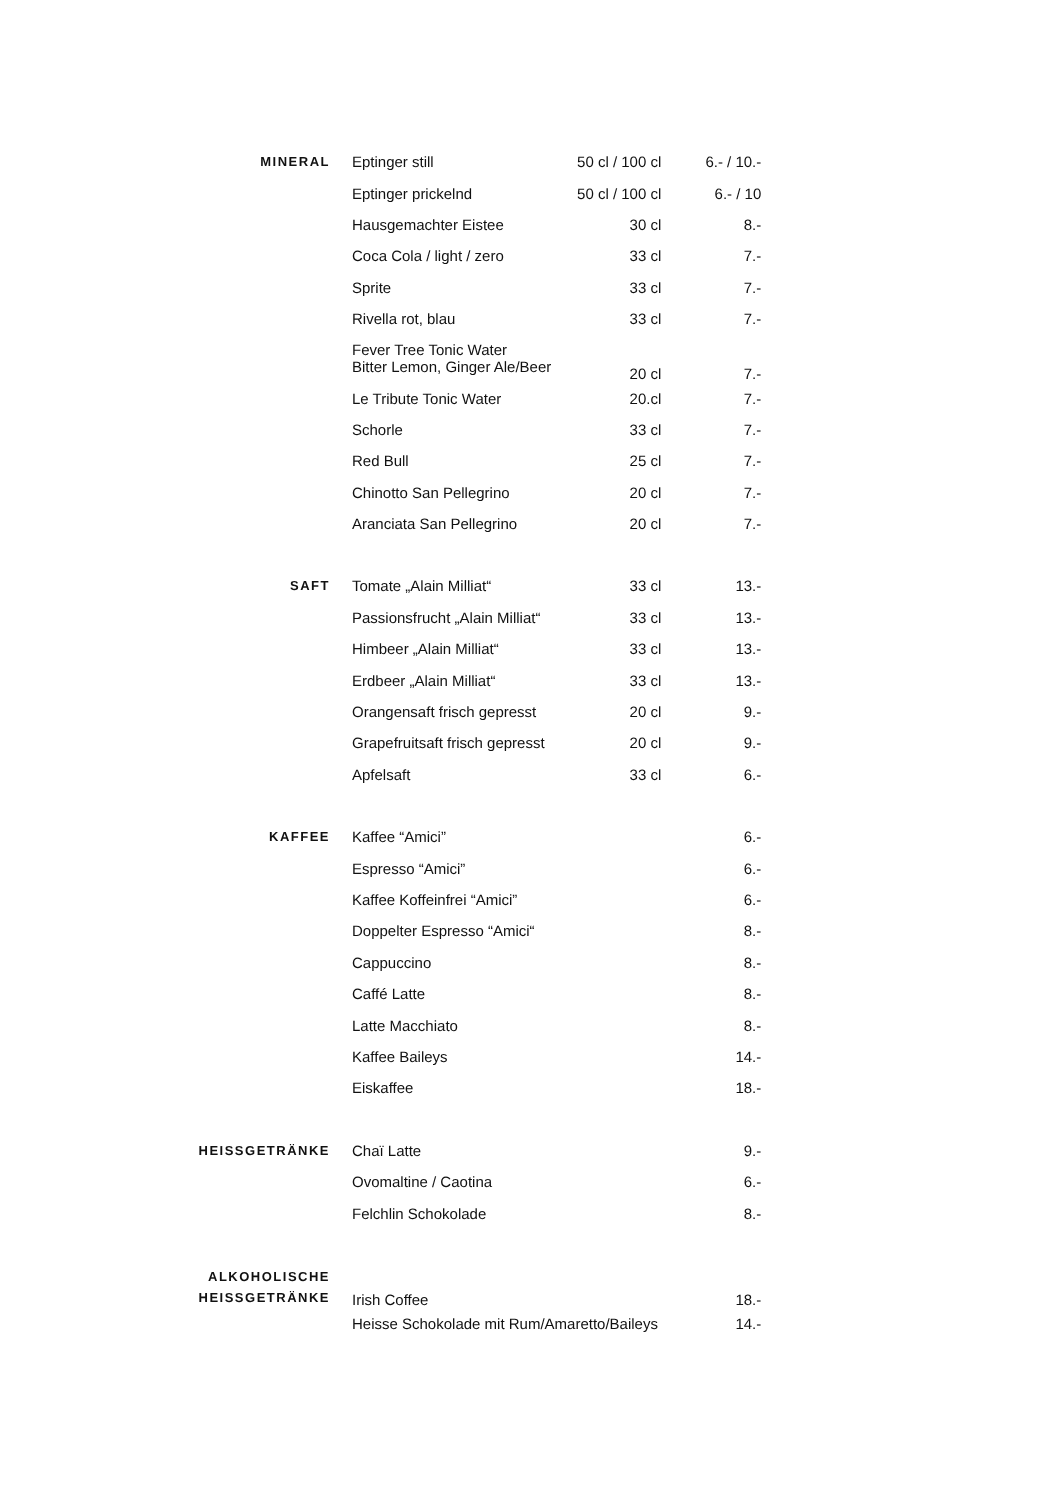| MINERAL | Eptinger still | 50 cl / 100 cl | 6.- / 10.- |
| | Eptinger prickelnd | 50 cl / 100 cl | 6.- / 10 |
| | Hausgemachter Eistee | 30 cl | 8.- |
| | Coca Cola / light / zero | 33 cl | 7.- |
| | Sprite | 33 cl | 7.- |
| | Rivella rot, blau | 33 cl | 7.- |
| | Fever Tree Tonic Water Bitter Lemon, Ginger Ale/Beer | 20 cl | 7.- |
| | Le Tribute Tonic Water | 20.cl | 7.- |
| | Schorle | 33 cl | 7.- |
| | Red Bull | 25 cl | 7.- |
| | Chinotto San Pellegrino | 20 cl | 7.- |
| | Aranciata San Pellegrino | 20 cl | 7.- |
| SAFT | Tomate „Alain Milliat“ | 33 cl | 13.- |
| | Passionsfrucht „Alain Milliat“ | 33 cl | 13.- |
| | Himbeer „Alain Milliat“ | 33 cl | 13.- |
| | Erdbeer „Alain Milliat“ | 33 cl | 13.- |
| | Orangensaft frisch gepresst | 20 cl | 9.- |
| | Grapefruitsaft frisch gepresst | 20 cl | 9.- |
| | Apfelsaft | 33 cl | 6.- |
| KAFFEE | Kaffee “Amici” | | 6.- |
| | Espresso “Amici” | | 6.- |
| | Kaffee Koffeinfrei “Amici” | | 6.- |
| | Doppelter Espresso “Amici“ | | 8.- |
| | Cappuccino | | 8.- |
| | Caffé Latte | | 8.- |
| | Latte Macchiato | | 8.- |
| | Kaffee Baileys | | 14.- |
| | Eiskaffee | | 18.- |
| HEISSGETRÄNKE | Chaï Latte | | 9.- |
| | Ovomaltine / Caotina | | 6.- |
| | Felchlin Schokolade | | 8.- |
| ALKOHOLISCHE HEISSGETRÄNKE | Irish Coffee | | 18.- |
| | Heisse Schokolade mit Rum/Amaretto/Baileys | | 14.- |